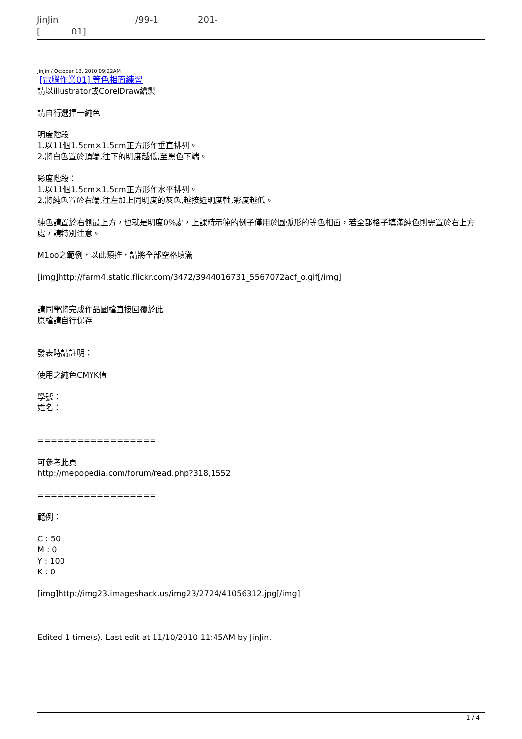JinJin /99-1 201-
[ 01]
JinJin / October 13, 2010 09:22AM
[電腦作業01] 等色相面練習
請以illustrator或CorelDraw繪製
請自行選擇一純色
明度階段
1.以11個1.5cm×1.5cm正方形作垂直排列。
2.將白色置於頂端,往下的明度越低,至黑色下端。
彩度階段：
1.以11個1.5cm×1.5cm正方形作水平排列。
2.將純色置於右端,往左加上同明度的灰色,越接近明度軸,彩度越低。
純色請置於右側最上方，也就是明度0%處，上課時示範的例子僅用於圓弧形的等色相面，若全部格子填滿純色則需置於右上方處，請特別注意。
M1oo之範例，以此類推，請將全部空格填滿
[img]http://farm4.static.flickr.com/3472/3944016731_5567072acf_o.gif[/img]
請同學將完成作品圖檔直接回覆於此
原檔請自行保存
發表時請註明：
使用之純色CMYK值
學號：
姓名：
==================
可參考此頁
http://mepopedia.com/forum/read.php?318,1552
==================
範例：
C : 50
M : 0
Y : 100
K : 0
[img]http://img23.imageshack.us/img23/2724/41056312.jpg[/img]
Edited 1 time(s). Last edit at 11/10/2010 11:45AM by JinJin.
1 / 4